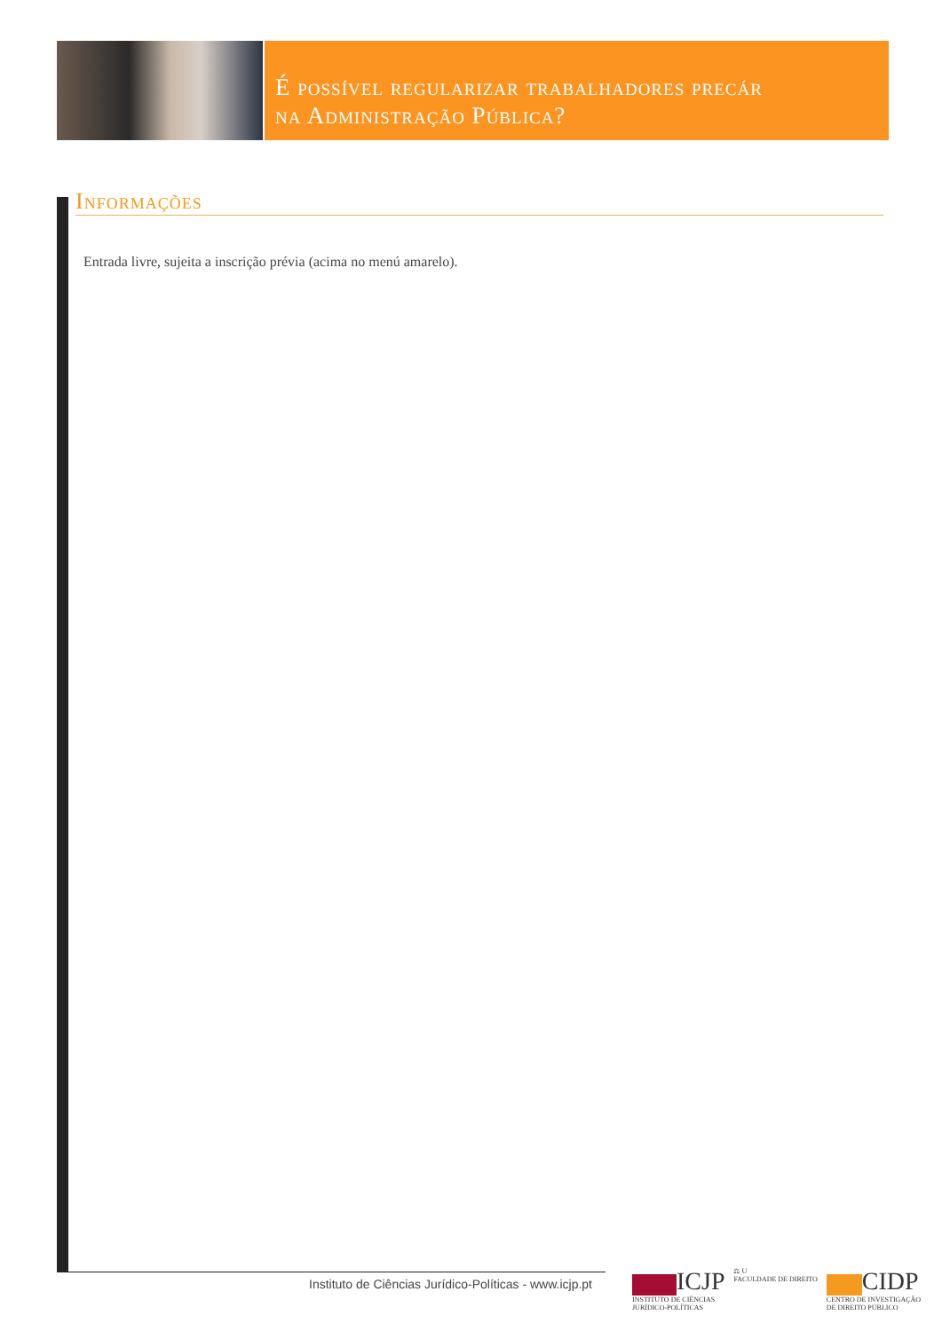É possível regularizar trabalhadores precár
na Administração Pública?
Informações
Entrada livre, sujeita a inscrição prévia (acima no menú amarelo).
Instituto de Ciências Jurídico-Políticas - www.icjp.pt
ICJP
INSTITUTO DE CIÊNCIAS
JURÍDICO-POLÍTICAS
⚖ U
FACULDADE DE DIREITO
CIDP
CENTRO DE INVESTIGAÇÃO
DE DIREITO PÚBLICO